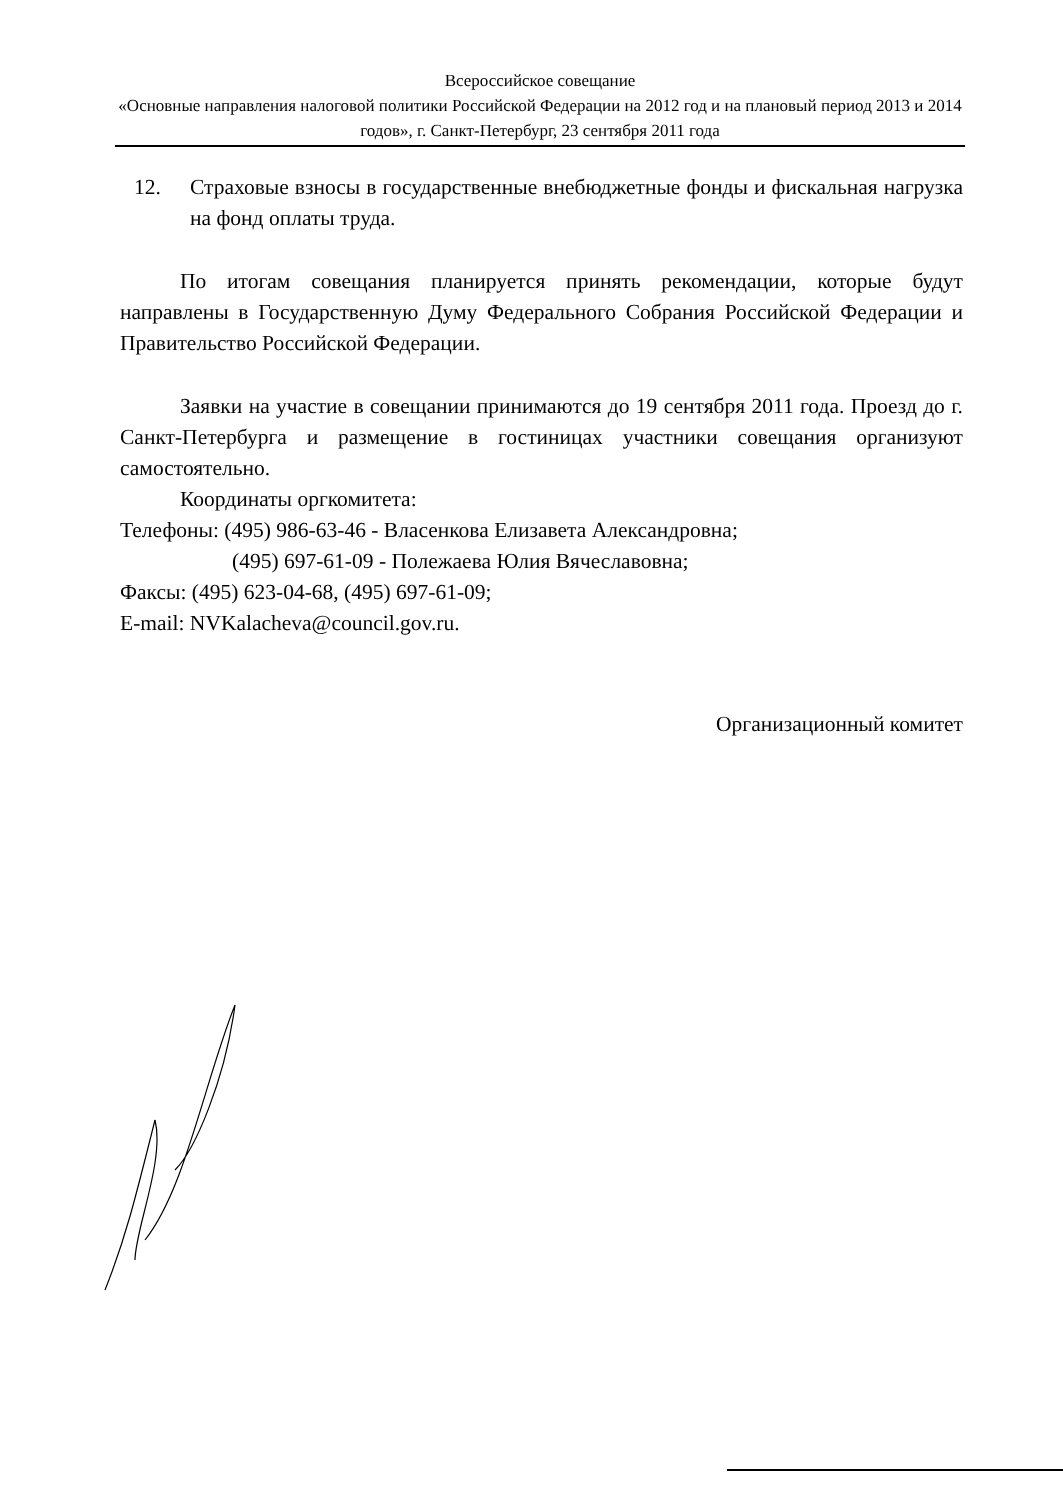Всероссийское совещание
«Основные направления налоговой политики Российской Федерации на 2012 год и на плановый период 2013 и 2014 годов», г. Санкт-Петербург, 23 сентября 2011 года
12. Страховые взносы в государственные внебюджетные фонды и фискальная нагрузка на фонд оплаты труда.
По итогам совещания планируется принять рекомендации, которые будут направлены в Государственную Думу Федерального Собрания Российской Федерации и Правительство Российской Федерации.
Заявки на участие в совещании принимаются до 19 сентября 2011 года. Проезд до г. Санкт-Петербурга и размещение в гостиницах участники совещания организуют самостоятельно.
Координаты оргкомитета:
Телефоны: (495) 986-63-46 - Власенкова Елизавета Александровна;
(495) 697-61-09 - Полежаева Юлия Вячеславовна;
Факсы: (495) 623-04-68, (495) 697-61-09;
E-mail: NVKalacheva@council.gov.ru.
Организационный комитет